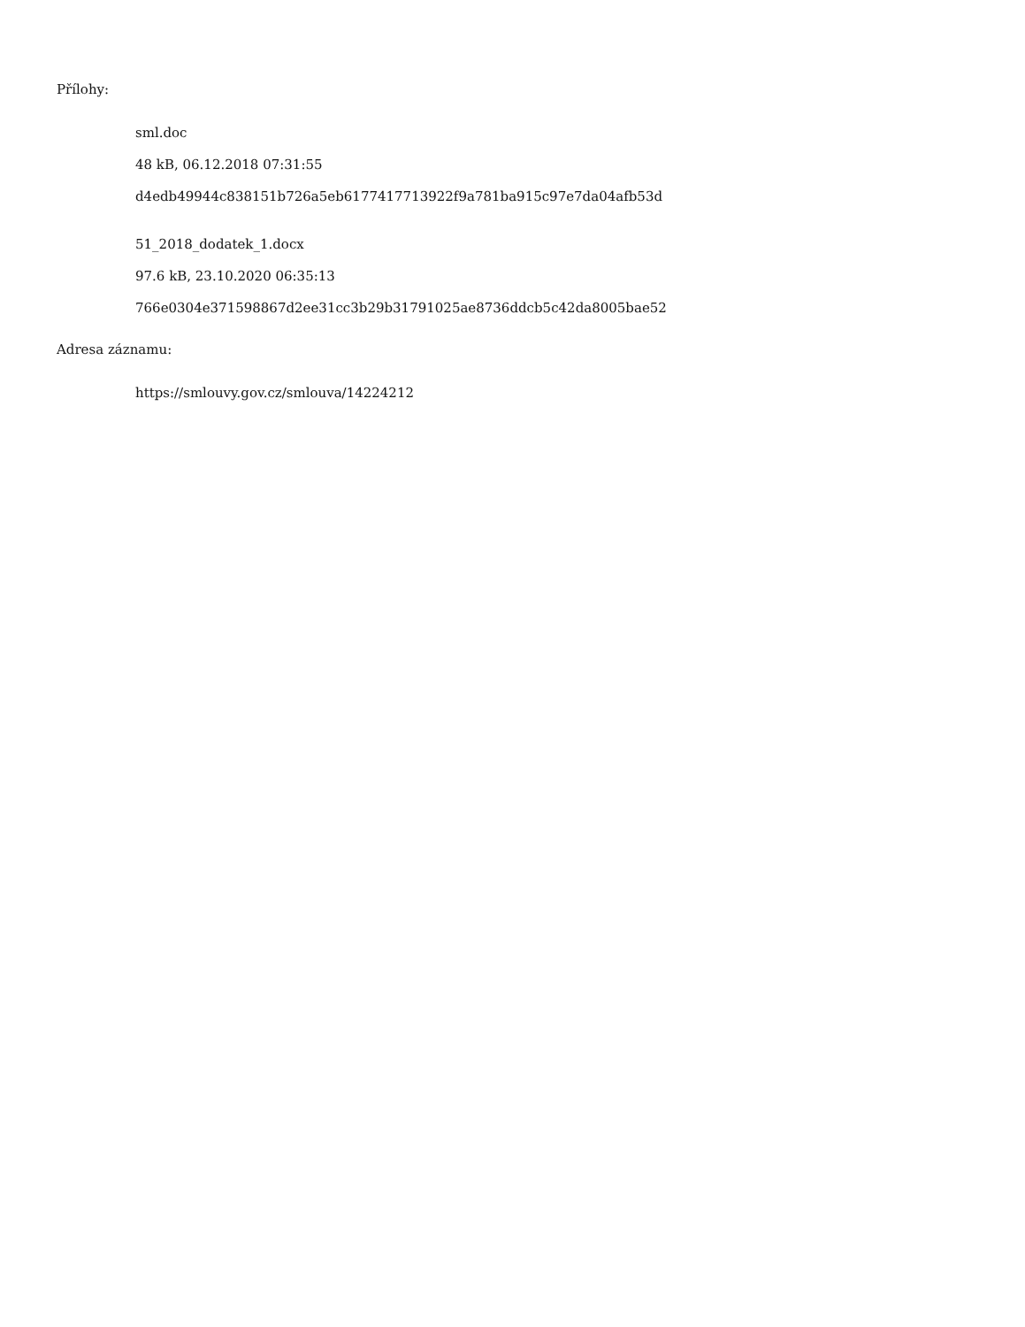Přílohy:
sml.doc
48 kB, 06.12.2018 07:31:55
d4edb49944c838151b726a5eb6177417713922f9a781ba915c97e7da04afb53d
51_2018_dodatek_1.docx
97.6 kB, 23.10.2020 06:35:13
766e0304e371598867d2ee31cc3b29b31791025ae8736ddcb5c42da8005bae52
Adresa záznamu:
https://smlouvy.gov.cz/smlouva/14224212